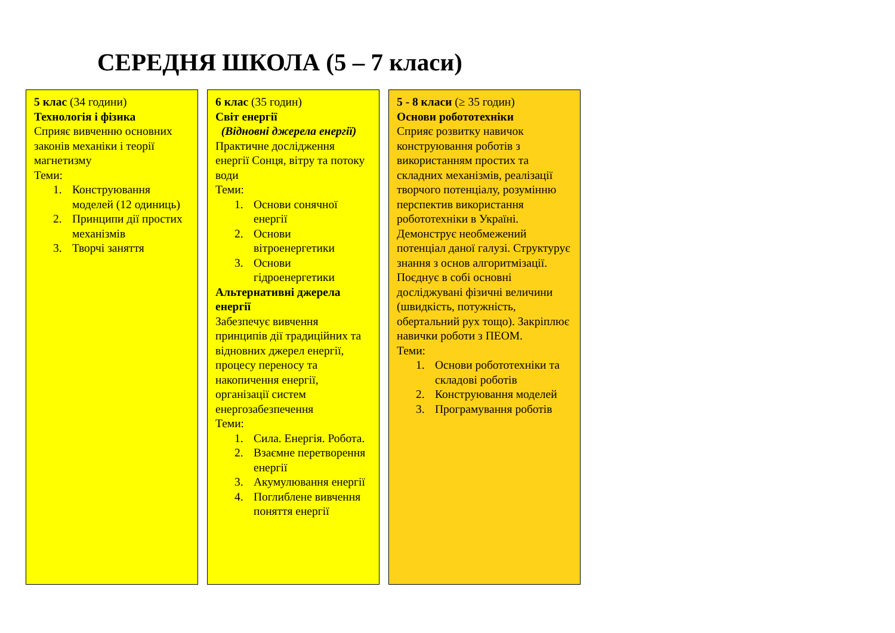СЕРЕДНЯ ШКОЛА (5 – 7 класи)
5 клас (34 години)
Технологія і фізика
Сприяє вивченню основних законів механіки і теорії магнетизму
Теми:
1. Конструювання моделей (12 одиниць)
2. Принципи дії простих механізмів
3. Творчі заняття
6 клас (35 годин)
Світ енергії
(Відновні джерела енергії)
Практичне дослідження енергії Сонця, вітру та потоку води
Теми:
1. Основи сонячної енергії
2. Основи вітроенергетики
3. Основи гідроенергетики
Альтернативні джерела енергії
Забезпечує вивчення принципів дії традиційних та відновних джерел енергії, процесу переносу та накопичення енергії, організації систем енергозабезпечення
Теми:
1. Сила. Енергія. Робота.
2. Взаємне перетворення енергії
3. Акумулювання енергії
4. Поглиблене вивчення поняття енергії
5 - 8 класи (≥ 35 годин)
Основи робототехніки
Сприяє розвитку навичок конструювання роботів з використанням простих та складних механізмів, реалізації творчого потенціалу, розумінню перспектив використання робототехніки в Україні. Демонструє необмежений потенціал даної галузі. Структурує знання з основ алгоритмізації. Поєднує в собі основні досліджувані фізичні величини (швидкість, потужність, обертальний рух тощо). Закріплює навички роботи з ПЕОМ.
Теми:
1. Основи робототехніки та складові роботів
2. Конструювання моделей
3. Програмування роботів